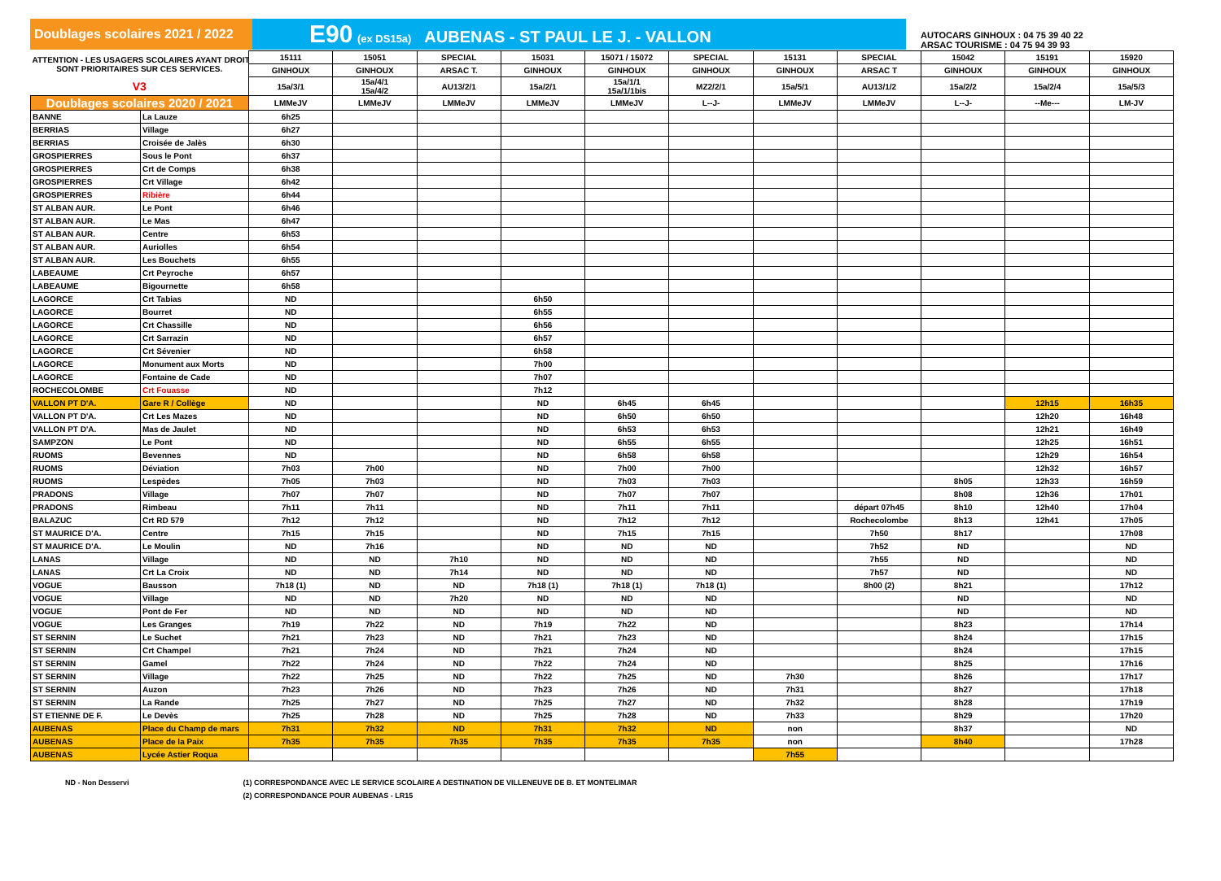Doublages scolaires 2021 / 2022
E90 (ex DS15a) AUBENAS - ST PAUL LE J. - VALLON
AUTOCARS GINHOUX : 04 75 39 40 22
ARSAC TOURISME : 04 75 94 39 93
| ATTENTION - LES USAGERS SCOLAIRES AYANT DROIT SONT PRIORITAIRES SUR CES SERVICES. | | 15111 | 15051 | SPECIAL | 15031 | 15071 / 15072 | SPECIAL | 15131 | SPECIAL | 15042 | 15191 | 15920 |
| | | GINHOUX | GINHOUX | ARSAC T. | GINHOUX | GINHOUX | GINHOUX | GINHOUX | ARSAC T | GINHOUX | GINHOUX | GINHOUX |
| V3 | | 15a/3/1 | 15a/4/1 15a/4/2 | AU13/2/1 | 15a/2/1 | 15a/1/1 15a/1/1bis | MZ2/2/1 | 15a/5/1 | AU13/1/2 | 15a/2/2 | 15a/2/4 | 15a/5/3 |
| Doublages scolaires 2020 / 2021 | | LMMeJV | LMMeJV | LMMeJV | LMMeJV | LMMeJV | L--J- | LMMeJV | LMMeJV | L--J- | --Me--- | LM-JV |
| BANNE | La Lauze | 6h25 | | | | | | | | | | |
| BERRIAS | Village | 6h27 | | | | | | | | | | |
| BERRIAS | Croisée de Jalès | 6h30 | | | | | | | | | | |
| GROSPIERRES | Sous le Pont | 6h37 | | | | | | | | | | |
| GROSPIERRES | Crt de Comps | 6h38 | | | | | | | | | | |
| GROSPIERRES | Crt Village | 6h42 | | | | | | | | | | |
| GROSPIERRES | Ribière | 6h44 | | | | | | | | | | |
| ST ALBAN AUR. | Le Pont | 6h46 | | | | | | | | | | |
| ST ALBAN AUR. | Le Mas | 6h47 | | | | | | | | | | |
| ST ALBAN AUR. | Centre | 6h53 | | | | | | | | | | |
| ST ALBAN AUR. | Auriolles | 6h54 | | | | | | | | | | |
| ST ALBAN AUR. | Les Bouchets | 6h55 | | | | | | | | | | |
| LABEAUME | Crt Peyroche | 6h57 | | | | | | | | | | |
| LABEAUME | Bigournette | 6h58 | | | | | | | | | | |
| LAGORCE | Crt Tabias | ND | | | 6h50 | | | | | | | |
| LAGORCE | Bourret | ND | | | 6h55 | | | | | | | |
| LAGORCE | Crt Chassille | ND | | | 6h56 | | | | | | | |
| LAGORCE | Crt Sarrazin | ND | | | 6h57 | | | | | | | |
| LAGORCE | Crt Sévenier | ND | | | 6h58 | | | | | | | |
| LAGORCE | Monument aux Morts | ND | | | 7h00 | | | | | | | |
| LAGORCE | Fontaine de Cade | ND | | | 7h07 | | | | | | | |
| ROCHECOLOMBE | Crt Fouasse | ND | | | 7h12 | | | | | | | |
| VALLON PT D'A. | Gare R / Collège | ND | | | ND | 6h45 | 6h45 | | | | 12h15 | 16h35 |
| VALLON PT D'A. | Crt Les Mazes | ND | | | ND | 6h50 | 6h50 | | | | 12h20 | 16h48 |
| VALLON PT D'A. | Mas de Jaulet | ND | | | ND | 6h53 | 6h53 | | | | 12h21 | 16h49 |
| SAMPZON | Le Pont | ND | | | ND | 6h55 | 6h55 | | | | 12h25 | 16h51 |
| RUOMS | Bevennes | ND | | | ND | 6h58 | 6h58 | | | | 12h29 | 16h54 |
| RUOMS | Déviation | 7h03 | 7h00 | | ND | 7h00 | 7h00 | | | | 12h32 | 16h57 |
| RUOMS | Lespèdes | 7h05 | 7h03 | | ND | 7h03 | 7h03 | | | 8h05 | 12h33 | 16h59 |
| PRADONS | Village | 7h07 | 7h07 | | ND | 7h07 | 7h07 | | | 8h08 | 12h36 | 17h01 |
| PRADONS | Rimbeau | 7h11 | 7h11 | | ND | 7h11 | 7h11 | | départ 07h45 | 8h10 | 12h40 | 17h04 |
| BALAZUC | Crt RD 579 | 7h12 | 7h12 | | ND | 7h12 | 7h12 | | Rochecolombe | 8h13 | 12h41 | 17h05 |
| ST MAURICE D'A. | Centre | 7h15 | 7h15 | | ND | 7h15 | 7h15 | | 7h50 | 8h17 | | 17h08 |
| ST MAURICE D'A. | Le Moulin | ND | 7h16 | | ND | ND | ND | | 7h52 | ND | | ND |
| LANAS | Village | ND | ND | 7h10 | ND | ND | ND | | 7h55 | ND | | ND |
| LANAS | Crt La Croix | ND | ND | 7h14 | ND | ND | ND | | 7h57 | ND | | ND |
| VOGUE | Bausson | 7h18 (1) | ND | ND | 7h18 (1) | 7h18 (1) | 7h18 (1) | | 8h00 (2) | 8h21 | | 17h12 |
| VOGUE | Village | ND | ND | 7h20 | ND | ND | ND | | | ND | | ND |
| VOGUE | Pont de Fer | ND | ND | ND | ND | ND | ND | | | ND | | ND |
| VOGUE | Les Granges | 7h19 | 7h22 | ND | 7h19 | 7h22 | ND | | | 8h23 | | 17h14 |
| ST SERNIN | Le Suchet | 7h21 | 7h23 | ND | 7h21 | 7h23 | ND | | | 8h24 | | 17h15 |
| ST SERNIN | Crt Champel | 7h21 | 7h24 | ND | 7h21 | 7h24 | ND | | | 8h24 | | 17h15 |
| ST SERNIN | Gamel | 7h22 | 7h24 | ND | 7h22 | 7h24 | ND | | | 8h25 | | 17h16 |
| ST SERNIN | Village | 7h22 | 7h25 | ND | 7h22 | 7h25 | ND | 7h30 | | 8h26 | | 17h17 |
| ST SERNIN | Auzon | 7h23 | 7h26 | ND | 7h23 | 7h26 | ND | 7h31 | | 8h27 | | 17h18 |
| ST SERNIN | La Rande | 7h25 | 7h27 | ND | 7h25 | 7h27 | ND | 7h32 | | 8h28 | | 17h19 |
| ST ETIENNE DE F. | Le Devès | 7h25 | 7h28 | ND | 7h25 | 7h28 | ND | 7h33 | | 8h29 | | 17h20 |
| AUBENAS | Place du Champ de mars | 7h31 | 7h32 | ND | 7h31 | 7h32 | ND | non | | 8h37 | | ND |
| AUBENAS | Place de la Paix | 7h35 | 7h35 | 7h35 | 7h35 | 7h35 | 7h35 | non | | 8h40 | | 17h28 |
| AUBENAS | Lycée Astier Roqua | | | | | | | 7h55 | | | | |
ND - Non Desservi (1) CORRESPONDANCE AVEC LE SERVICE SCOLAIRE A DESTINATION DE VILLENEUVE DE B. ET MONTELIMAR
(2) CORRESPONDANCE POUR AUBENAS - LR15